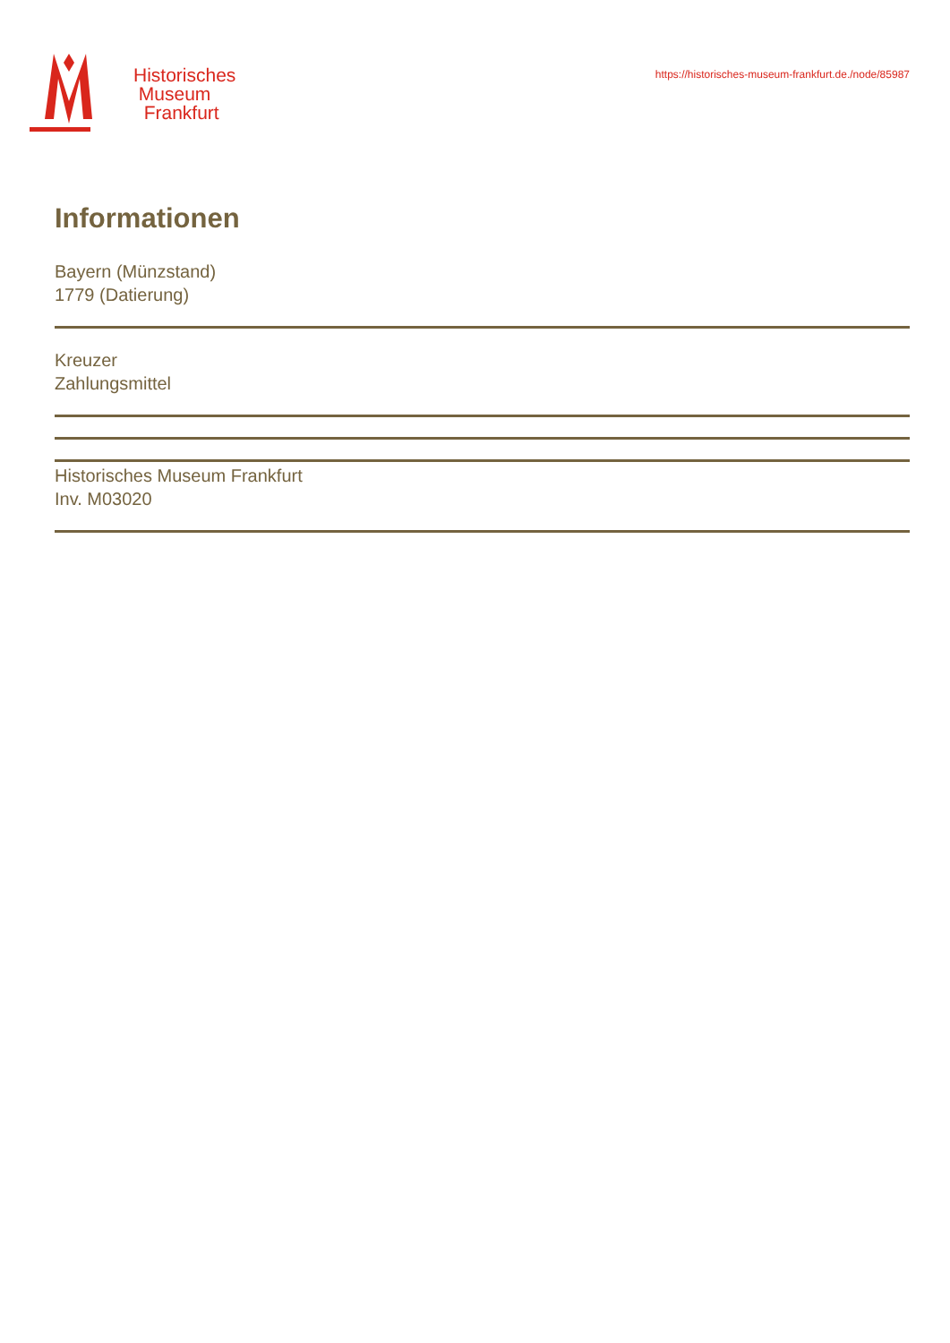Historisches
Museum
Frankfurt
https://historisches-museum-frankfurt.de./node/85987
Informationen
Bayern (Münzstand)
1779 (Datierung)
Kreuzer
Zahlungsmittel
Historisches Museum Frankfurt
Inv. M03020